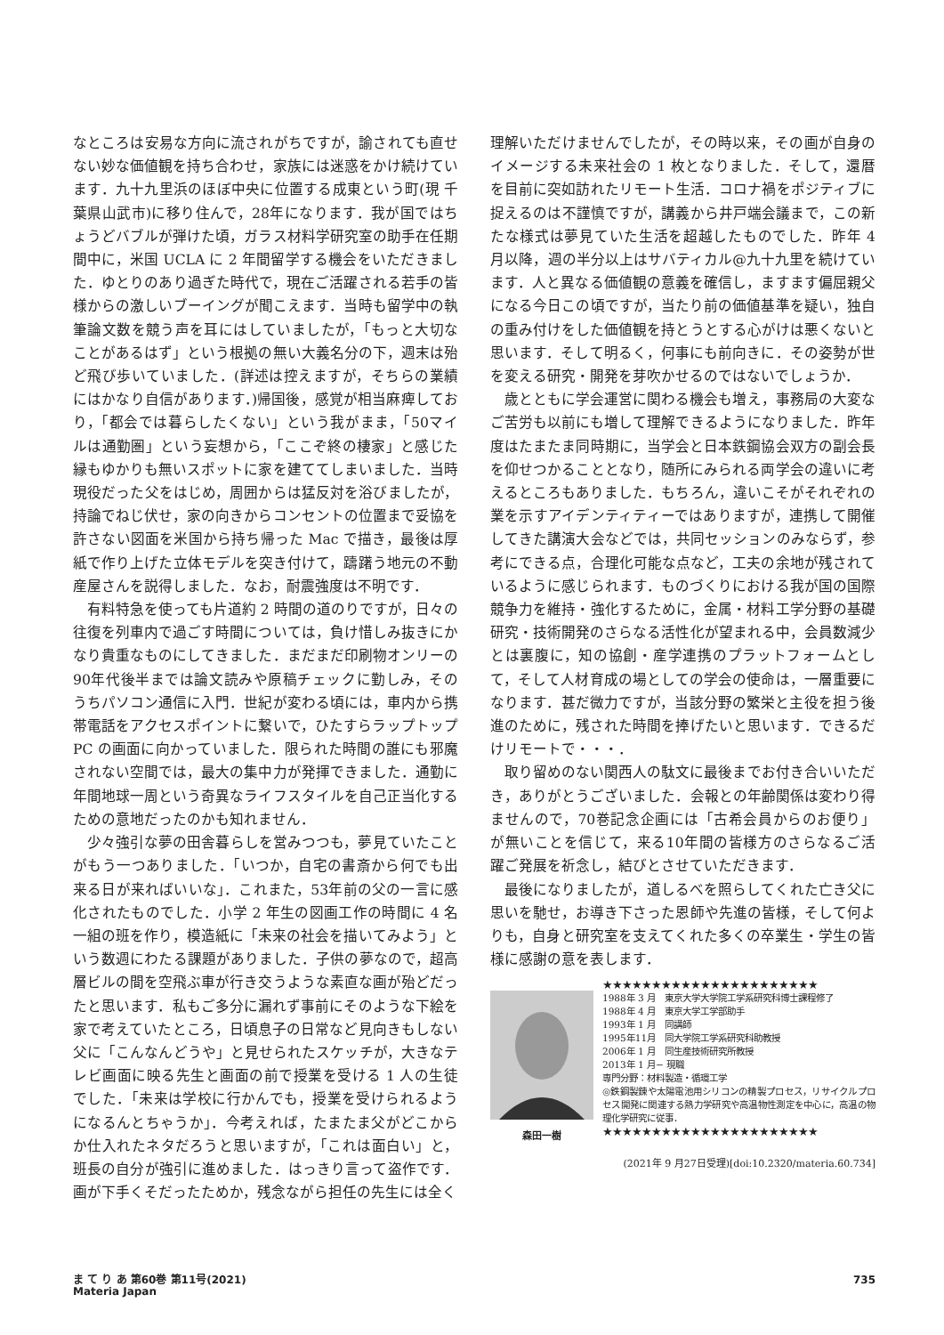なところは安易な方向に流されがちですが，諭されても直せない妙な価値観を持ち合わせ，家族には迷惑をかけ続けています．九十九里浜のほぼ中央に位置する成東という町(現 千葉県山武市)に移り住んで，28年になります．我が国ではちょうどバブルが弾けた頃，ガラス材料学研究室の助手在任期間中に，米国 UCLA に 2 年間留学する機会をいただきました．ゆとりのあり過ぎた時代で，現在ご活躍される若手の皆様からの激しいブーイングが聞こえます．当時も留学中の執筆論文数を競う声を耳にはしていましたが，「もっと大切なことがあるはず」という根拠の無い大義名分の下，週末は殆ど飛び歩いていました．(詳述は控えますが，そちらの業績にはかなり自信があります．)帰国後，感覚が相当麻痺しており，「都会では暮らしたくない」という我がまま，「50マイルは通勤圏」という妄想から，「ここぞ終の棲家」と感じた縁もゆかりも無いスポットに家を建ててしまいました．当時現役だった父をはじめ，周囲からは猛反対を浴びましたが，持論でねじ伏せ，家の向きからコンセントの位置まで妥協を許さない図面を米国から持ち帰った Mac で描き，最後は厚紙で作り上げた立体モデルを突き付けて，躊躇う地元の不動産屋さんを説得しました．なお，耐震強度は不明です．
有料特急を使っても片道約 2 時間の道のりですが，日々の往復を列車内で過ごす時間については，負け惜しみ抜きにかなり貴重なものにしてきました．まだまだ印刷物オンリーの90年代後半までは論文読みや原稿チェックに勤しみ，そのうちパソコン通信に入門．世紀が変わる頃には，車内から携帯電話をアクセスポイントに繋いで，ひたすらラップトップ PC の画面に向かっていました．限られた時間の誰にも邪魔されない空間では，最大の集中力が発揮できました．通勤に年間地球一周という奇異なライフスタイルを自己正当化するための意地だったのかも知れません．
少々強引な夢の田舎暮らしを営みつつも，夢見ていたことがもう一つありました．「いつか，自宅の書斎から何でも出来る日が来ればいいな」．これまた，53年前の父の一言に感化されたものでした．小学 2 年生の図画工作の時間に 4 名一組の班を作り，模造紙に「未来の社会を描いてみよう」という数週にわたる課題がありました．子供の夢なので，超高層ビルの間を空飛ぶ車が行き交うような素直な画が殆どだったと思います．私もご多分に漏れず事前にそのような下絵を家で考えていたところ，日頃息子の日常など見向きもしない父に「こんなんどうや」と見せられたスケッチが，大きなテレビ画面に映る先生と画面の前で授業を受ける 1 人の生徒でした．「未来は学校に行かんでも，授業を受けられるようになるんとちゃうか」．今考えれば，たまたま父がどこからか仕入れたネタだろうと思いますが，「これは面白い」と，班長の自分が強引に進めました．はっきり言って盗作です．画が下手くそだったためか，残念ながら担任の先生には全く
理解いただけませんでしたが，その時以来，その画が自身のイメージする未来社会の 1 枚となりました．そして，還暦を目前に突如訪れたリモート生活．コロナ禍をポジティブに捉えるのは不謹慎ですが，講義から井戸端会議まで，この新たな様式は夢見ていた生活を超越したものでした．昨年 4 月以降，週の半分以上はサバティカル@九十九里を続けています．人と異なる価値観の意義を確信し，ますます偏屈親父になる今日この頃ですが，当たり前の価値基準を疑い，独自の重み付けをした価値観を持とうとする心がけは悪くないと思います．そして明るく，何事にも前向きに．その姿勢が世を変える研究・開発を芽吹かせるのではないでしょうか．
歳とともに学会運営に関わる機会も増え，事務局の大変なご苦労も以前にも増して理解できるようになりました．昨年度はたまたま同時期に，当学会と日本鉄鋼協会双方の副会長を仰せつかることとなり，随所にみられる両学会の違いに考えるところもありました．もちろん，違いこそがそれぞれの業を示すアイデンティティーではありますが，連携して開催してきた講演大会などでは，共同セッションのみならず，参考にできる点，合理化可能な点など，工夫の余地が残されているように感じられます．ものづくりにおける我が国の国際競争力を維持・強化するために，金属・材料工学分野の基礎研究・技術開発のさらなる活性化が望まれる中，会員数減少とは裏腹に，知の協創・産学連携のプラットフォームとして，そして人材育成の場としての学会の使命は，一層重要になります．甚だ微力ですが，当該分野の繁栄と主役を担う後進のために，残された時間を捧げたいと思います．できるだけリモートで・・・．
取り留めのない関西人の駄文に最後までお付き合いいただき，ありがとうございました．会報との年齢関係は変わり得ませんので，70巻記念企画には「古希会員からのお便り」が無いことを信じて，来る10年間の皆様方のさらなるご活躍ご発展を祈念し，結びとさせていただきます．
最後になりましたが，道しるべを照らしてくれた亡き父に思いを馳せ，お導き下さった恩師や先進の皆様，そして何よりも，自身と研究室を支えてくれた多くの卒業生・学生の皆様に感謝の意を表します．
森田一樹
★★★★★★★★★★★★★★★★★★★★★★
1988年 3 月　東京大学大学院工学系研究科博士課程修了
1988年 4 月　東京大学工学部助手
1993年 1 月　同講師
1995年11月　同大学院工学系研究科助教授
2006年 1 月　同生産技術研究所教授
2013年 1 月− 現職
専門分野：材料製造・循環工学
◎鉄鋼製錬や太陽電池用シリコンの精製プロセス，リサイクルプロセス開発に関連する熱力学研究や高温物性測定を中心に，高温の物理化学研究に従事．
★★★★★★★★★★★★★★★★★★★★★★
(2021年 9 月27日受理)[doi:10.2320/materia.60.734]
ま て り あ 第60巻 第11号(2021)
Materia Japan
735